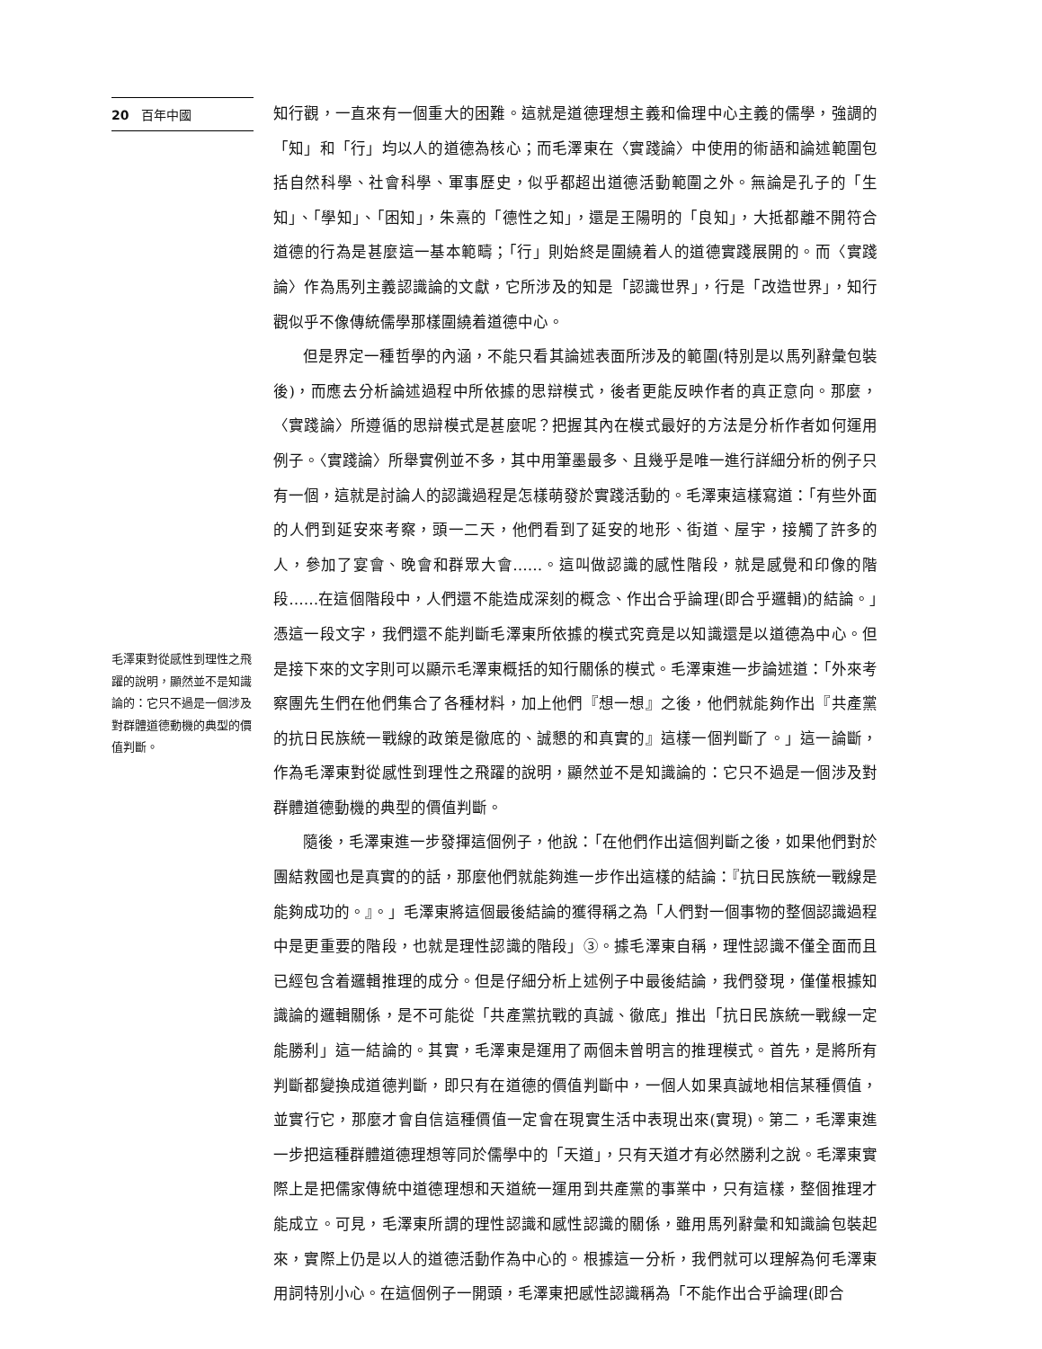20 百年中國
毛澤東對從感性到理性之飛躍的說明，顯然並不是知識論的：它只不過是一個涉及對群體道德動機的典型的價值判斷。
知行觀，一直來有一個重大的困難。這就是道德理想主義和倫理中心主義的儒學，強調的「知」和「行」均以人的道德為核心；而毛澤東在〈實踐論〉中使用的術語和論述範圍包括自然科學、社會科學、軍事歷史，似乎都超出道德活動範圍之外。無論是孔子的「生知」、「學知」、「困知」，朱熹的「德性之知」，還是王陽明的「良知」，大抵都離不開符合道德的行為是甚麼這一基本範疇；「行」則始終是圍繞着人的道德實踐展開的。而〈實踐論〉作為馬列主義認識論的文獻，它所涉及的知是「認識世界」，行是「改造世界」，知行觀似乎不像傳統儒學那樣圍繞着道德中心。
但是界定一種哲學的內涵，不能只看其論述表面所涉及的範圍(特別是以馬列辭彙包裝後)，而應去分析論述過程中所依據的思辯模式，後者更能反映作者的真正意向。那麼，〈實踐論〉所遵循的思辯模式是甚麼呢？把握其內在模式最好的方法是分析作者如何運用例子。〈實踐論〉所舉實例並不多，其中用筆墨最多、且幾乎是唯一進行詳細分析的例子只有一個，這就是討論人的認識過程是怎樣萌發於實踐活動的。毛澤東這樣寫道：「有些外面的人們到延安來考察，頭一二天，他們看到了延安的地形、街道、屋宇，接觸了許多的人，參加了宴會、晚會和群眾大會……。這叫做認識的感性階段，就是感覺和印像的階段……在這個階段中，人們還不能造成深刻的概念、作出合乎論理(即合乎邏輯)的結論。」憑這一段文字，我們還不能判斷毛澤東所依據的模式究竟是以知識還是以道德為中心。但是接下來的文字則可以顯示毛澤東概括的知行關係的模式。毛澤東進一步論述道：「外來考察團先生們在他們集合了各種材料，加上他們『想一想』之後，他們就能夠作出『共產黨的抗日民族統一戰線的政策是徹底的、誠懇的和真實的』這樣一個判斷了。」這一論斷，作為毛澤東對從感性到理性之飛躍的說明，顯然並不是知識論的：它只不過是一個涉及對群體道德動機的典型的價值判斷。
隨後，毛澤東進一步發揮這個例子，他說：「在他們作出這個判斷之後，如果他們對於團結救國也是真實的的話，那麼他們就能夠進一步作出這樣的結論：『抗日民族統一戰線是能夠成功的。』。」毛澤東將這個最後結論的獲得稱之為「人們對一個事物的整個認識過程中是更重要的階段，也就是理性認識的階段」③。據毛澤東自稱，理性認識不僅全面而且已經包含着邏輯推理的成分。但是仔細分析上述例子中最後結論，我們發現，僅僅根據知識論的邏輯關係，是不可能從「共產黨抗戰的真誠、徹底」推出「抗日民族統一戰線一定能勝利」這一結論的。其實，毛澤東是運用了兩個未曾明言的推理模式。首先，是將所有判斷都變換成道德判斷，即只有在道德的價值判斷中，一個人如果真誠地相信某種價值，並實行它，那麼才會自信這種價值一定會在現實生活中表現出來(實現)。第二，毛澤東進一步把這種群體道德理想等同於儒學中的「天道」，只有天道才有必然勝利之說。毛澤東實際上是把儒家傳統中道德理想和天道統一運用到共產黨的事業中，只有這樣，整個推理才能成立。可見，毛澤東所謂的理性認識和感性認識的關係，雖用馬列辭彙和知識論包裝起來，實際上仍是以人的道德活動作為中心的。根據這一分析，我們就可以理解為何毛澤東用詞特別小心。在這個例子一開頭，毛澤東把感性認識稱為「不能作出合乎論理(即合